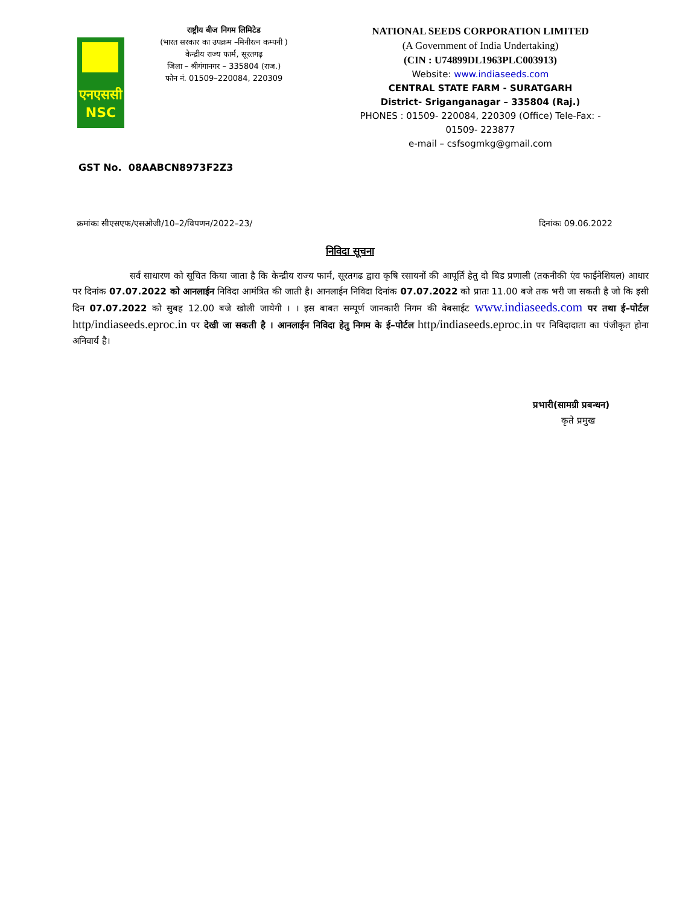एनएससी
NSC
राष्ट्रीय बीज निगम लिमिटेड
(भारत सरकार का उपक्रम –मिनीरत्न कम्पनी )
केन्द्रीय राज्य फार्म, सूरतगढ़
जिला – श्रीगंगानगर – 335804 (राज.)
फोन नं. 01509–220084, 220309
NATIONAL SEEDS CORPORATION LIMITED
(A Government of India Undertaking)
(CIN : U74899DL1963PLC003913)
Website: www.indiaseeds.com
CENTRAL STATE FARM - SURATGARH
District- Sriganganagar – 335804 (Raj.)
PHONES : 01509- 220084, 220309 (Office) Tele-Fax: - 01509- 223877
e-mail – csfsogmkg@gmail.com
GST No. 08AABCN8973F2Z3
क्रमांकः सीएसएफ/एसओजी/10–2/विपणन/2022–23/ दिनांकः 09.06.2022
निविदा सूचना
सर्व साधारण को सूचित किया जाता है कि केन्द्रीय राज्य फार्म, सूरतगढ द्वारा कृषि रसायनों की आपूर्ति हेतु दो बिड प्रणाली (तकनीकी एंव फाईनेशियल) आधार पर दिनांक 07.07.2022 को आनलाईन निविदा आमंत्रित की जाती है। आनलाईन निविदा दिनांक 07.07.2022 को प्रातः 11.00 बजे तक भरी जा सकती है जो कि इसी दिन 07.07.2022 को सुबह 12.00 बजे खोली जायेगी । । इस बाबत सम्पूर्ण जानकारी निगम की वेबसाईट www.indiaseeds.com पर तथा ई–पोर्टल http/indiaseeds.eproc.in पर देखी जा सकती है । आनलाईन निविदा हेतु निगम के ई–पोर्टल http/indiaseeds.eproc.in पर निविदादाता का पंजीकृत होना अनिवार्य है।
प्रभारी(सामग्री प्रबन्धन)
कृते प्रमुख